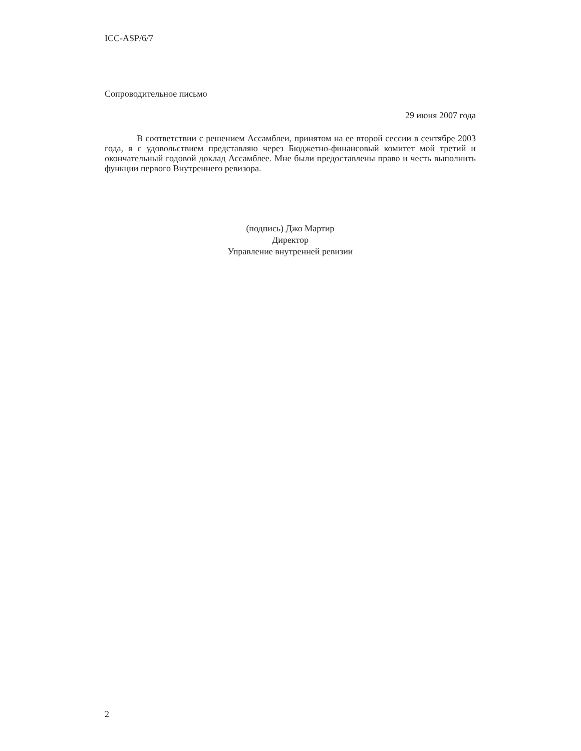ICC-ASP/6/7
Сопроводительное письмо
29 июня 2007 года
В соответствии с решением Ассамблеи, принятом на ее второй сессии в сентябре 2003 года, я с удовольствием представляю через Бюджетно-финансовый комитет мой третий и окончательный годовой доклад Ассамблее. Мне были предоставлены право и честь выполнить функции первого Внутреннего ревизора.
(подпись) Джо Мартир
Директор
Управление внутренней ревизии
2